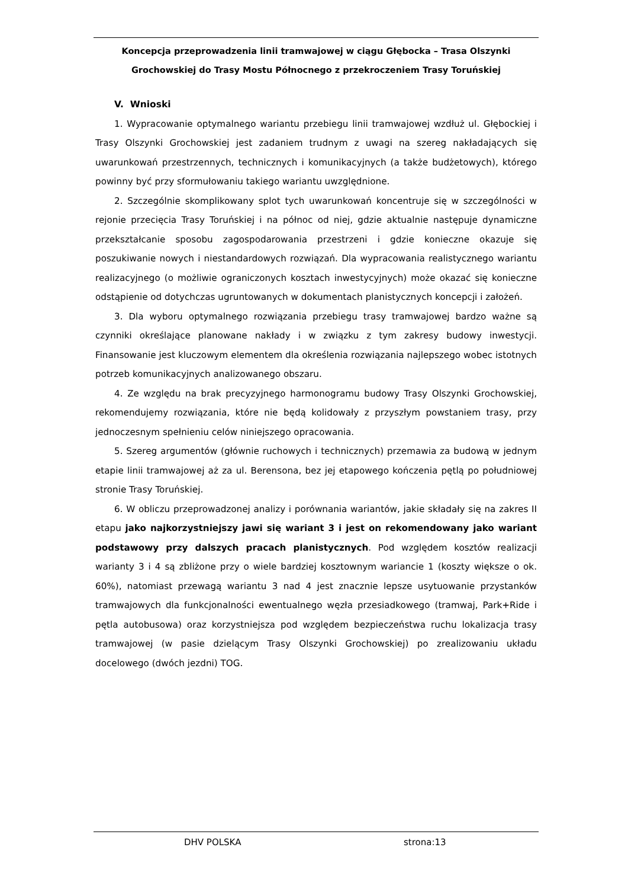Koncepcja przeprowadzenia linii tramwajowej w ciągu Głębocka – Trasa Olszynki
Grochowskiej do Trasy Mostu Północnego z przekroczeniem Trasy Toruńskiej
V. Wnioski
1. Wypracowanie optymalnego wariantu przebiegu linii tramwajowej wzdłuż ul. Głębockiej i Trasy Olszynki Grochowskiej jest zadaniem trudnym z uwagi na szereg nakładających się uwarunkowań przestrzennych, technicznych i komunikacyjnych (a także budżetowych), którego powinny być przy sformułowaniu takiego wariantu uwzględnione.
2. Szczególnie skomplikowany splot tych uwarunkowań koncentruje się w szczególności w rejonie przecięcia Trasy Toruńskiej i na północ od niej, gdzie aktualnie następuje dynamiczne przekształcanie sposobu zagospodarowania przestrzeni i gdzie konieczne okazuje się poszukiwanie nowych i niestandardowych rozwiązań. Dla wypracowania realistycznego wariantu realizacyjnego (o możliwie ograniczonych kosztach inwestycyjnych) może okazać się konieczne odstąpienie od dotychczas ugruntowanych w dokumentach planistycznych koncepcji i założeń.
3. Dla wyboru optymalnego rozwiązania przebiegu trasy tramwajowej bardzo ważne są czynniki określające planowane nakłady i w związku z tym zakresy budowy inwestycji. Finansowanie jest kluczowym elementem dla określenia rozwiązania najlepszego wobec istotnych potrzeb komunikacyjnych analizowanego obszaru.
4. Ze względu na brak precyzyjnego harmonogramu budowy Trasy Olszynki Grochowskiej, rekomendujemy rozwiązania, które nie będą kolidowały z przyszłym powstaniem trasy, przy jednoczesnym spełnieniu celów niniejszego opracowania.
5. Szereg argumentów (głównie ruchowych i technicznych) przemawia za budową w jednym etapie linii tramwajowej aż za ul. Berensona, bez jej etapowego kończenia pętlą po południowej stronie Trasy Toruńskiej.
6. W obliczu przeprowadzonej analizy i porównania wariantów, jakie składały się na zakres II etapu jako najkorzystniejszy jawi się wariant 3 i jest on rekomendowany jako wariant podstawowy przy dalszych pracach planistycznych. Pod względem kosztów realizacji warianty 3 i 4 są zbliżone przy o wiele bardziej kosztownym wariancie 1 (koszty większe o ok. 60%), natomiast przewagą wariantu 3 nad 4 jest znacznie lepsze usytuowanie przystanków tramwajowych dla funkcjonalności ewentualnego węzła przesiadkowego (tramwaj, Park+Ride i pętla autobusowa) oraz korzystniejsza pod względem bezpieczeństwa ruchu lokalizacja trasy tramwajowej (w pasie dzielącym Trasy Olszynki Grochowskiej) po zrealizowaniu układu docelowego (dwóch jezdni) TOG.
DHV POLSKA strona:13